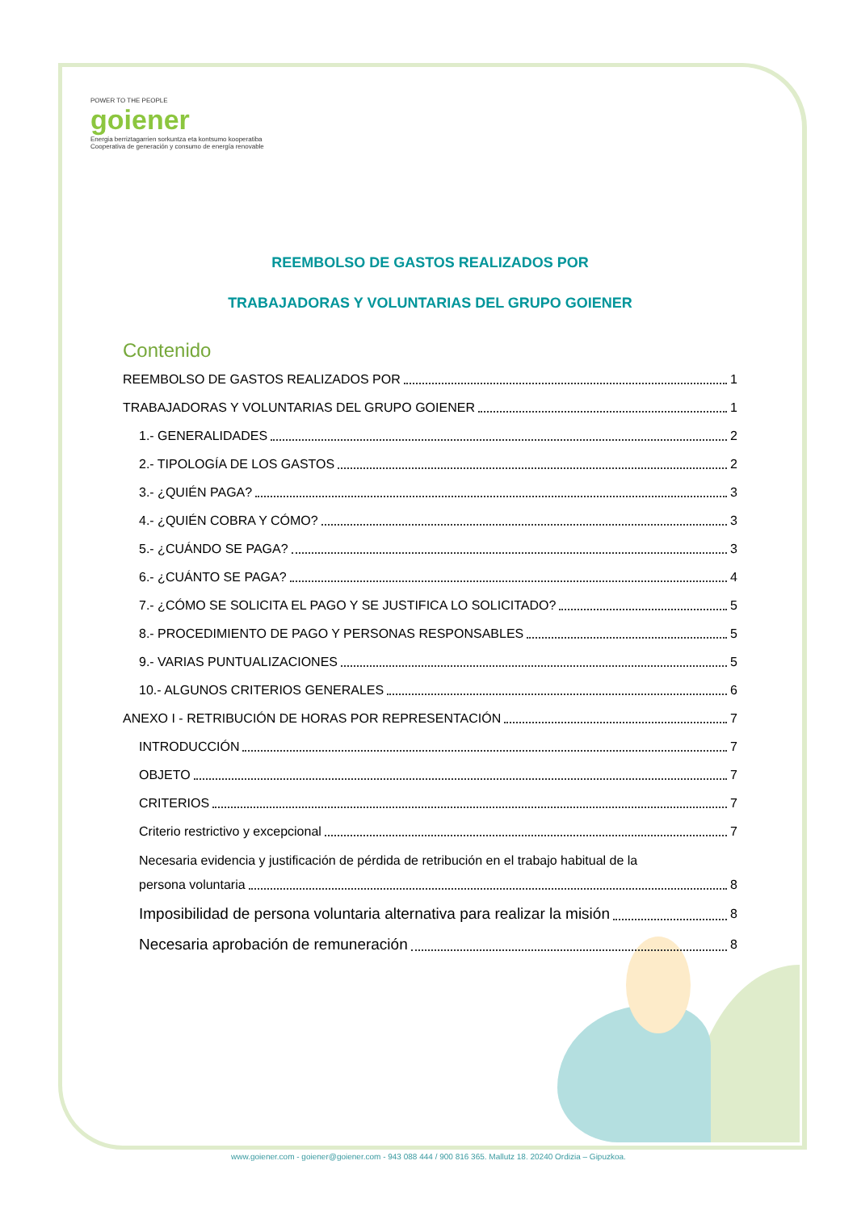POWER TO THE PEOPLE
goiener
Energia berriztagarrien sorkuntza eta kontsumo kooperatiba
Cooperativa de generación y consumo de energía renovable
REEMBOLSO DE GASTOS REALIZADOS POR
TRABAJADORAS Y VOLUNTARIAS DEL GRUPO GOIENER
Contenido
REEMBOLSO DE GASTOS REALIZADOS POR 1
TRABAJADORAS Y VOLUNTARIAS DEL GRUPO GOIENER 1
1.- GENERALIDADES 2
2.- TIPOLOGÍA DE LOS GASTOS 2
3.- ¿QUIÉN PAGA? 3
4.- ¿QUIÉN COBRA Y CÓMO? 3
5.- ¿CUÁNDO SE PAGA? 3
6.- ¿CUÁNTO SE PAGA? 4
7.- ¿CÓMO SE SOLICITA EL PAGO Y SE JUSTIFICA LO SOLICITADO? 5
8.- PROCEDIMIENTO DE PAGO Y PERSONAS RESPONSABLES 5
9.- VARIAS PUNTUALIZACIONES 5
10.- ALGUNOS CRITERIOS GENERALES 6
ANEXO I - RETRIBUCIÓN DE HORAS POR REPRESENTACIÓN 7
INTRODUCCIÓN 7
OBJETO 7
CRITERIOS 7
Criterio restrictivo y excepcional 7
Necesaria evidencia y justificación de pérdida de retribución en el trabajo habitual de la
persona voluntaria 8
Imposibilidad de persona voluntaria alternativa para realizar la misión 8
Necesaria aprobación de remuneración 8
www.goiener.com - goiener@goiener.com - 943 088 444 / 900 816 365. Mallutz 18. 20240 Ordizia – Gipuzkoa.